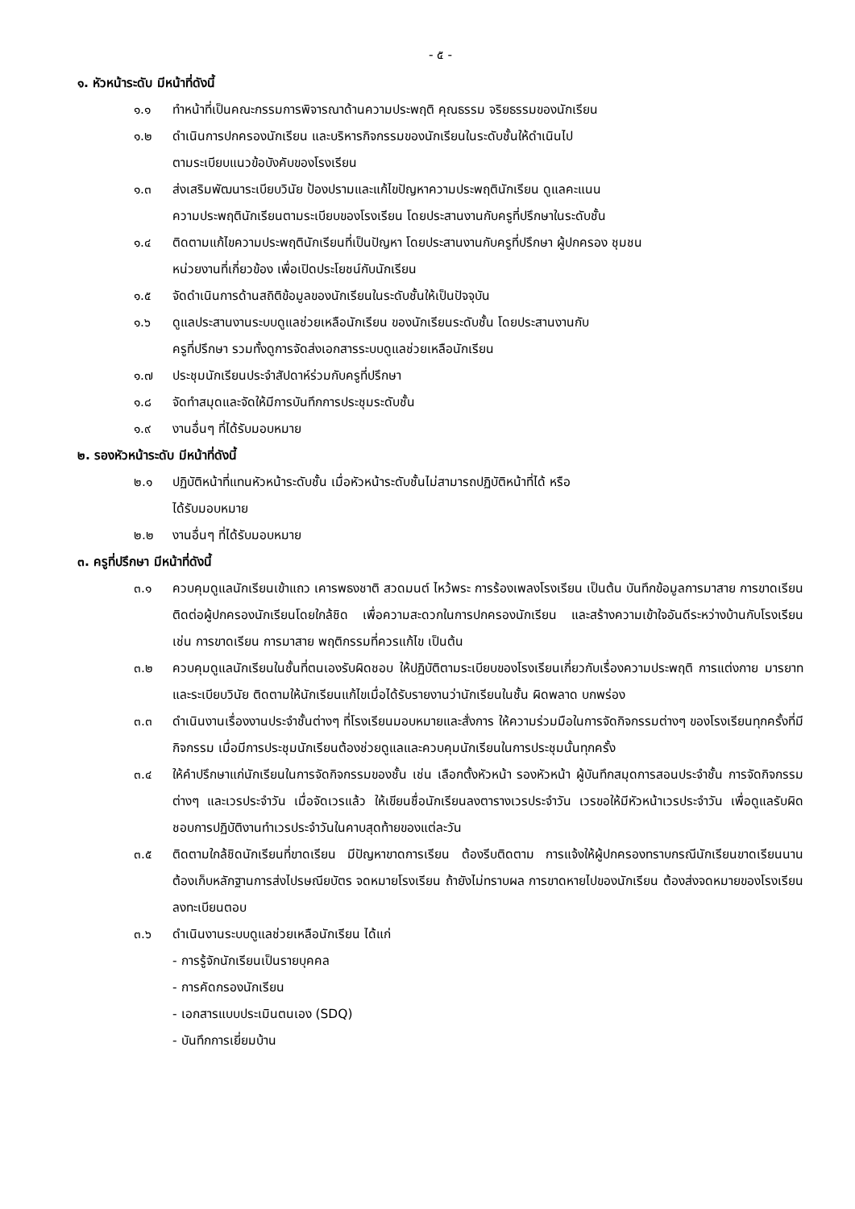- ๕ -
๑. หัวหน้าระดับ มีหน้าที่ดังนี้
๑.๑ ทำหน้าที่เป็นคณะกรรมการพิจารณาด้านความประพฤติ คุณธรรม จริยธรรมของนักเรียน
๑.๒ ดำเนินการปกครองนักเรียน และบริหารกิจกรรมของนักเรียนในระดับชั้นให้ดำเนินไป
ตามระเบียบแนวข้อบังคับของโรงเรียน
๑.๓ ส่งเสริมพัฒนาระเบียบวินัย ป้องปรามและแก้ไขปัญหาความประพฤตินักเรียน ดูแลคะแนน
ความประพฤตินักเรียนตามระเบียบของโรงเรียน โดยประสานงานกับครูที่ปรึกษาในระดับชั้น
๑.๔ ติดตามแก้ไขความประพฤตินักเรียนที่เป็นปัญหา โดยประสานงานกับครูที่ปรึกษา ผู้ปกครอง ชุมชน
หน่วยงานที่เกี่ยวข้อง เพื่อเปิดประโยชน์กับนักเรียน
๑.๕ จัดดำเนินการด้านสถิติข้อมูลของนักเรียนในระดับชั้นให้เป็นปัจจุบัน
๑.๖ ดูแลประสานงานระบบดูแลช่วยเหลือนักเรียน ของนักเรียนระดับชั้น โดยประสานงานกับ
ครูที่ปรึกษา รวมทั้งดูการจัดส่งเอกสารระบบดูแลช่วยเหลือนักเรียน
๑.๗ ประชุมนักเรียนประจำสัปดาห์ร่วมกับครูที่ปรึกษา
๑.๘ จัดทำสมุดและจัดให้มีการบันทึกการประชุมระดับชั้น
๑.๙ งานอื่นๆ ที่ได้รับมอบหมาย
๒. รองหัวหน้าระดับ มีหน้าที่ดังนี้
๒.๑ ปฏิบัติหน้าที่แทนหัวหน้าระดับชั้น เมื่อหัวหน้าระดับชั้นไม่สามารถปฏิบัติหน้าที่ได้ หรือ
ได้รับมอบหมาย
๒.๒ งานอื่นๆ ที่ได้รับมอบหมาย
๓. ครูที่ปรึกษา มีหน้าที่ดังนี้
๓.๑ ควบคุมดูแลนักเรียนเข้าแถว เคารพธงชาติ สวดมนต์ ไหว้พระ การร้องเพลงโรงเรียน เป็นต้น บันทึกข้อมูลการมาสาย การขาดเรียน ติดต่อผู้ปกครองนักเรียนโดยใกล้ชิด เพื่อความสะดวกในการปกครองนักเรียน และสร้างความเข้าใจอันดีระหว่างบ้านกับโรงเรียน เช่น การขาดเรียน การมาสาย พฤติกรรมที่ควรแก้ไข เป็นต้น
๓.๒ ควบคุมดูแลนักเรียนในชั้นที่ตนเองรับผิดชอบ ให้ปฏิบัติตามระเบียบของโรงเรียนเกี่ยวกับเรื่องความประพฤติ การแต่งกาย มารยาท และระเบียบวินัย ติดตามให้นักเรียนแก้ไขเมื่อได้รับรายงานว่านักเรียนในชั้น ผิดพลาด บกพร่อง
๓.๓ ดำเนินงานเรื่องงานประจำชั้นต่างๆ ที่โรงเรียนมอบหมายและสั่งการ ให้ความร่วมมือในการจัดกิจกรรมต่างๆ ของโรงเรียนทุกครั้งที่มีกิจกรรม เมื่อมีการประชุมนักเรียนต้องช่วยดูแลและควบคุมนักเรียนในการประชุมนั้นทุกครั้ง
๓.๔ ให้คำปรึกษาแก่นักเรียนในการจัดกิจกรรมของชั้น เช่น เลือกตั้งหัวหน้า รองหัวหน้า ผู้บันทึกสมุดการสอนประจำชั้น การจัดกิจกรรมต่างๆ และเวรประจำวัน เมื่อจัดเวรแล้ว ให้เขียนชื่อนักเรียนลงตารางเวรประจำวัน เวรขอให้มีหัวหน้าเวรประจำวัน เพื่อดูแลรับผิดชอบการปฏิบัติงานทำเวรประจำวันในคาบสุดท้ายของแต่ละวัน
๓.๕ ติดตามใกล้ชิดนักเรียนที่ขาดเรียน มีปัญหาขาดการเรียน ต้องรีบติดตาม การแจ้งให้ผู้ปกครองทราบกรณีนักเรียนขาดเรียนนาน ต้องเก็บหลักฐานการส่งไปรษณียบัตร จดหมายโรงเรียน ถ้ายังไม่ทราบผล การขาดหายไปของนักเรียน ต้องส่งจดหมายของโรงเรียนลงทะเบียนตอบ
๓.๖ ดำเนินงานระบบดูแลช่วยเหลือนักเรียน ได้แก่
- การรู้จักนักเรียนเป็นรายบุคคล
- การคัดกรองนักเรียน
- เอกสารแบบประเมินตนเอง (SDQ)
- บันทึกการเยี่ยมบ้าน